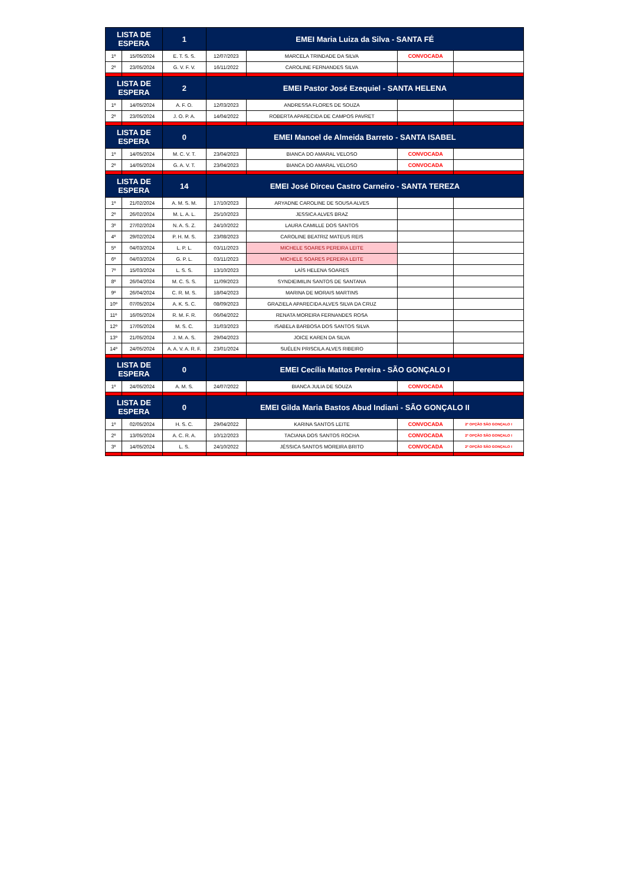| LISTA DE ESPERA | | 1 | EMEI Maria Luiza da Silva - SANTA FÉ | | | |
| 1º | 15/05/2024 | E. T. S. S. | 12/07/2023 | MARCELA TRINDADE DA SILVA | CONVOCADA | |
| 2º | 23/05/2024 | G. V. F. V. | 16/11/2022 | CAROLINE FERNANDES SILVA | | |
| LISTA DE ESPERA | | 2 | EMEI Pastor José Ezequiel - SANTA HELENA | | | |
| 1º | 14/05/2024 | A. F. O. | 12/03/2023 | ANDRESSA FLORES DE SOUZA | | |
| 2º | 23/05/2024 | J. O. P. A. | 14/04/2022 | ROBERTA APARECIDA DE CAMPOS PAVRET | | |
| LISTA DE ESPERA | | 0 | EMEI Manoel de Almeida Barreto - SANTA ISABEL | | | |
| 1º | 14/05/2024 | M. C. V. T. | 23/04/2023 | BIANCA DO AMARAL VELOSO | CONVOCADA | |
| 2º | 14/05/2024 | G. A. V. T. | 23/04/2023 | BIANCA DO AMARAL VELOSO | CONVOCADA | |
| LISTA DE ESPERA | | 14 | EMEI José Dirceu Castro Carneiro - SANTA TEREZA | | | |
| 1º | 21/02/2024 | A. M. S. M. | 17/10/2023 | ARYADNE CAROLINE DE SOUSA ALVES | | |
| 2º | 26/02/2024 | M. L. A. L. | 25/10/2023 | JESSICA ALVES BRAZ | | |
| 3º | 27/02/2024 | N. A. S. Z. | 24/10/2022 | LAURA CAMILLE DOS SANTOS | | |
| 4º | 29/02/2024 | P. H. M. S. | 23/08/2023 | CAROLINE BEATRIZ MATEUS REIS | | |
| 5º | 04/03/2024 | L. P. L. | 03/11/2023 | MICHELE SOARES PEREIRA LEITE | | |
| 6º | 04/03/2024 | G. P. L. | 03/11/2023 | MICHELE SOARES PEREIRA LEITE | | |
| 7º | 15/03/2024 | L. S. S. | 13/10/2023 | LAÍS HELENA SOARES | | |
| 8º | 26/04/2024 | M. C. S. S. | 11/09/2023 | SYNDIEIMILIN SANTOS DE SANTANA | | |
| 9º | 26/04/2024 | C. R. M. S. | 18/04/2023 | MARINA DE MORAIS MARTINS | | |
| 10º | 07/05/2024 | A. K. S. C. | 08/09/2023 | GRAZIELA APARECIDA ALVES SILVA DA CRUZ | | |
| 11º | 16/05/2024 | R. M. F. R. | 06/04/2022 | RENATA MOREIRA FERNANDES ROSA | | |
| 12º | 17/05/2024 | M. S. C. | 31/03/2023 | ISABELA BARBOSA DOS SANTOS SILVA | | |
| 13º | 21/05/2024 | J. M. A. S. | 29/04/2023 | JOICE KAREN DA SILVA | | |
| 14º | 24/05/2024 | A. A. V. A. R. F. | 23/01/2024 | SUÉLEN PRISCILA ALVES RIBEIRO | | |
| LISTA DE ESPERA | | 0 | EMEI Cecília Mattos Pereira - SÃO GONÇALO I | | | |
| 1º | 24/05/2024 | A. M. S. | 24/07/2022 | BIANCA JULIA DE SOUZA | CONVOCADA | |
| LISTA DE ESPERA | | 0 | EMEI Gilda Maria Bastos Abud Indiani - SÃO GONÇALO II | | | |
| 1º | 02/05/2024 | H. S. C. | 29/04/2022 | KARINA SANTOS LEITE | CONVOCADA | 2ª OPÇÃO SÃO GONÇALO I |
| 2º | 13/05/2024 | A. C. R. A. | 10/12/2023 | TACIANA DOS SANTOS ROCHA | CONVOCADA | 2ª OPÇÃO SÃO GONÇALO I |
| 3º | 14/05/2024 | L. S. | 24/10/2022 | JÉSSICA SANTOS MOREIRA BRITO | CONVOCADA | 2ª OPÇÃO SÃO GONÇALO I |